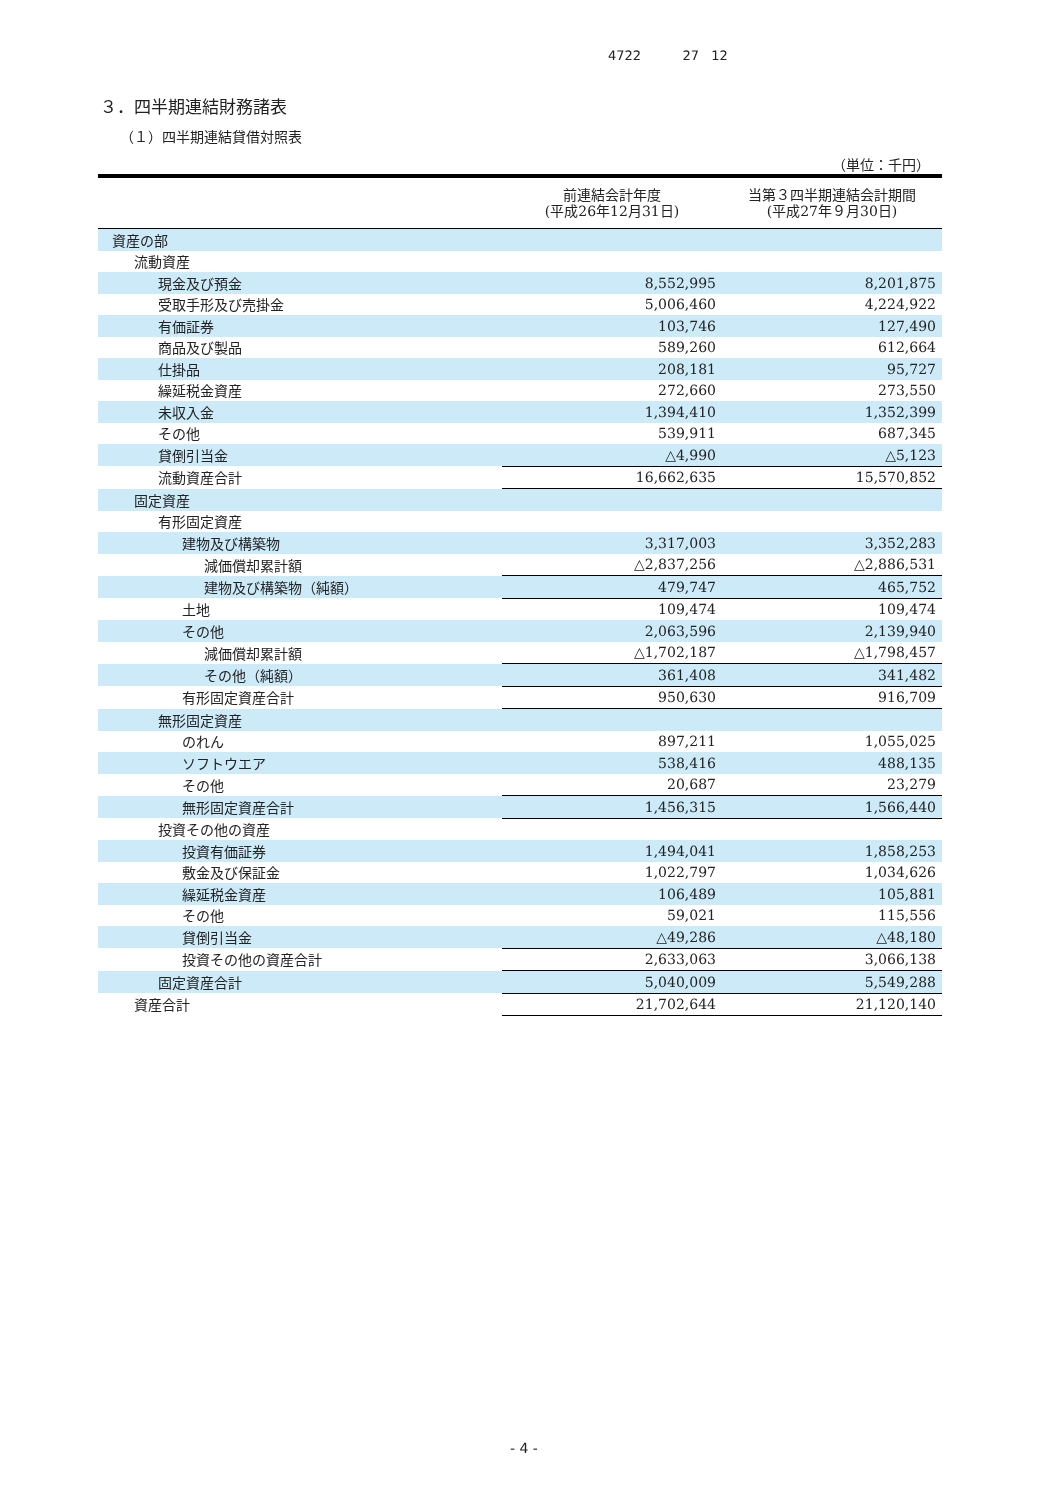4722 27 12
３．四半期連結財務諸表
（１）四半期連結貸借対照表
（単位：千円）
| | 前連結会計年度 (平成26年12月31日) | 当第３四半期連結会計期間 (平成27年９月30日) |
| --- | --- | --- |
| 資産の部 | | |
| 流動資産 | | |
| 現金及び預金 | 8,552,995 | 8,201,875 |
| 受取手形及び売掛金 | 5,006,460 | 4,224,922 |
| 有価証券 | 103,746 | 127,490 |
| 商品及び製品 | 589,260 | 612,664 |
| 仕掛品 | 208,181 | 95,727 |
| 繰延税金資産 | 272,660 | 273,550 |
| 未収入金 | 1,394,410 | 1,352,399 |
| その他 | 539,911 | 687,345 |
| 貸倒引当金 | △4,990 | △5,123 |
| 流動資産合計 | 16,662,635 | 15,570,852 |
| 固定資産 | | |
| 有形固定資産 | | |
| 建物及び構築物 | 3,317,003 | 3,352,283 |
| 減価償却累計額 | △2,837,256 | △2,886,531 |
| 建物及び構築物（純額） | 479,747 | 465,752 |
| 土地 | 109,474 | 109,474 |
| その他 | 2,063,596 | 2,139,940 |
| 減価償却累計額 | △1,702,187 | △1,798,457 |
| その他（純額） | 361,408 | 341,482 |
| 有形固定資産合計 | 950,630 | 916,709 |
| 無形固定資産 | | |
| のれん | 897,211 | 1,055,025 |
| ソフトウエア | 538,416 | 488,135 |
| その他 | 20,687 | 23,279 |
| 無形固定資産合計 | 1,456,315 | 1,566,440 |
| 投資その他の資産 | | |
| 投資有価証券 | 1,494,041 | 1,858,253 |
| 敷金及び保証金 | 1,022,797 | 1,034,626 |
| 繰延税金資産 | 106,489 | 105,881 |
| その他 | 59,021 | 115,556 |
| 貸倒引当金 | △49,286 | △48,180 |
| 投資その他の資産合計 | 2,633,063 | 3,066,138 |
| 固定資産合計 | 5,040,009 | 5,549,288 |
| 資産合計 | 21,702,644 | 21,120,140 |
- 4 -